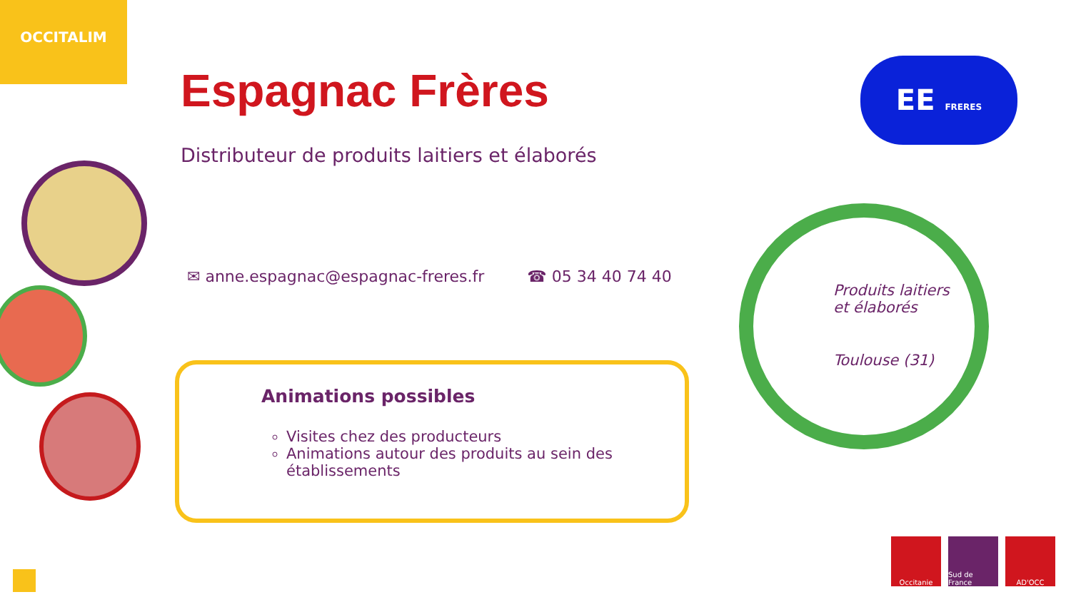OCCITALIM
Espagnac Frères
Distributeur de produits laitiers et élaborés
✉ anne.espagnac@espagnac-freres.fr ☎ 05 34 40 74 40
Animations possibles
Visites chez des producteurs
Animations autour des produits au sein des établissements
EE FRERES
Produits laitiers
et élaborés
Toulouse (31)
Occitanie Sud de France
AD'OCC